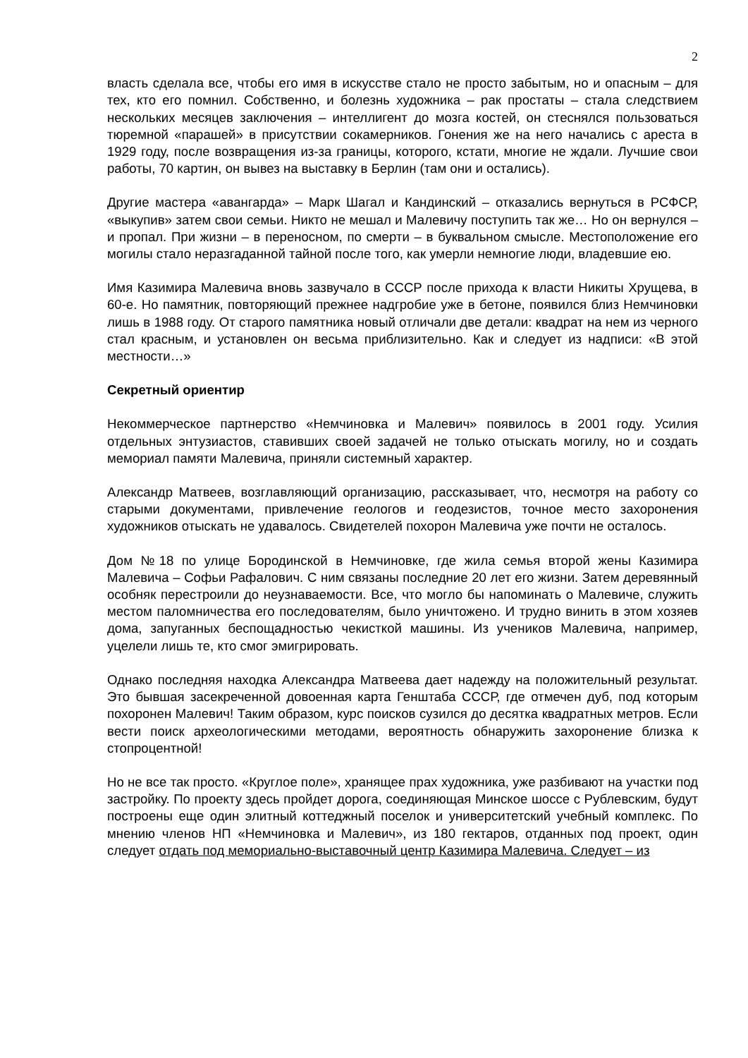2
власть сделала все, чтобы его имя в искусстве стало не просто забытым, но и опасным – для тех, кто его помнил. Собственно, и болезнь художника – рак простаты – стала следствием нескольких месяцев заключения – интеллигент до мозга костей, он стеснялся пользоваться тюремной «парашей» в присутствии сокамерников. Гонения же на него начались с ареста в 1929 году, после возвращения из-за границы, которого, кстати, многие не ждали. Лучшие свои работы, 70 картин, он вывез на выставку в Берлин (там они и остались).
Другие мастера «авангарда» – Марк Шагал и Кандинский – отказались вернуться в РСФСР, «выкупив» затем свои семьи. Никто не мешал и Малевичу поступить так же… Но он вернулся – и пропал. При жизни – в переносном, по смерти – в буквальном смысле. Местоположение его могилы стало неразгаданной тайной после того, как умерли немногие люди, владевшие ею.
Имя Казимира Малевича вновь зазвучало в СССР после прихода к власти Никиты Хрущева, в 60-е. Но памятник, повторяющий прежнее надгробие уже в бетоне, появился близ Немчиновки лишь в 1988 году. От старого памятника новый отличали две детали: квадрат на нем из черного стал красным, и установлен он весьма приблизительно. Как и следует из надписи: «В этой местности…»
Секретный ориентир
Некоммерческое партнерство «Немчиновка и Малевич» появилось в 2001 году. Усилия отдельных энтузиастов, ставивших своей задачей не только отыскать могилу, но и создать мемориал памяти Малевича, приняли системный характер.
Александр Матвеев, возглавляющий организацию, рассказывает, что, несмотря на работу со старыми документами, привлечение геологов и геодезистов, точное место захоронения художников отыскать не удавалось. Свидетелей похорон Малевича уже почти не осталось.
Дом №18 по улице Бородинской в Немчиновке, где жила семья второй жены Казимира Малевича – Софьи Рафалович. С ним связаны последние 20 лет его жизни. Затем деревянный особняк перестроили до неузнаваемости. Все, что могло бы напоминать о Малевиче, служить местом паломничества его последователям, было уничтожено. И трудно винить в этом хозяев дома, запуганных беспощадностью чекисткой машины. Из учеников Малевича, например, уцелели лишь те, кто смог эмигрировать.
Однако последняя находка Александра Матвеева дает надежду на положительный результат. Это бывшая засекреченной довоенная карта Генштаба СССР, где отмечен дуб, под которым похоронен Малевич! Таким образом, курс поисков сузился до десятка квадратных метров. Если вести поиск археологическими методами, вероятность обнаружить захоронение близка к стопроцентной!
Но не все так просто. «Круглое поле», хранящее прах художника, уже разбивают на участки под застройку. По проекту здесь пройдет дорога, соединяющая Минское шоссе с Рублевским, будут построены еще один элитный коттеджный поселок и университетский учебный комплекс. По мнению членов НП «Немчиновка и Малевич», из 180 гектаров, отданных под проект, один следует отдать под мемориально-выставочный центр Казимира Малевича. Следует – из